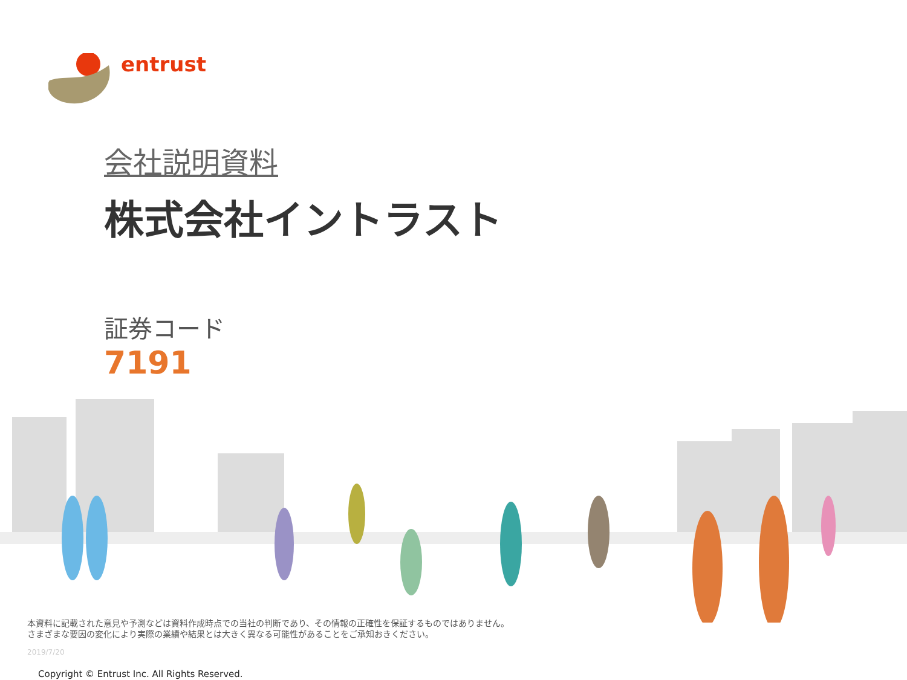entrust
会社説明資料
株式会社イントラスト
証券コード
7191
本資料に記載された意見や予測などは資料作成時点での当社の判断であり、その情報の正確性を保証するものではありません。
さまざまな要因の変化により実際の業績や結果とは大きく異なる可能性があることをご承知おきください。
2019/7/20
Copyright © Entrust Inc. All Rights Reserved.